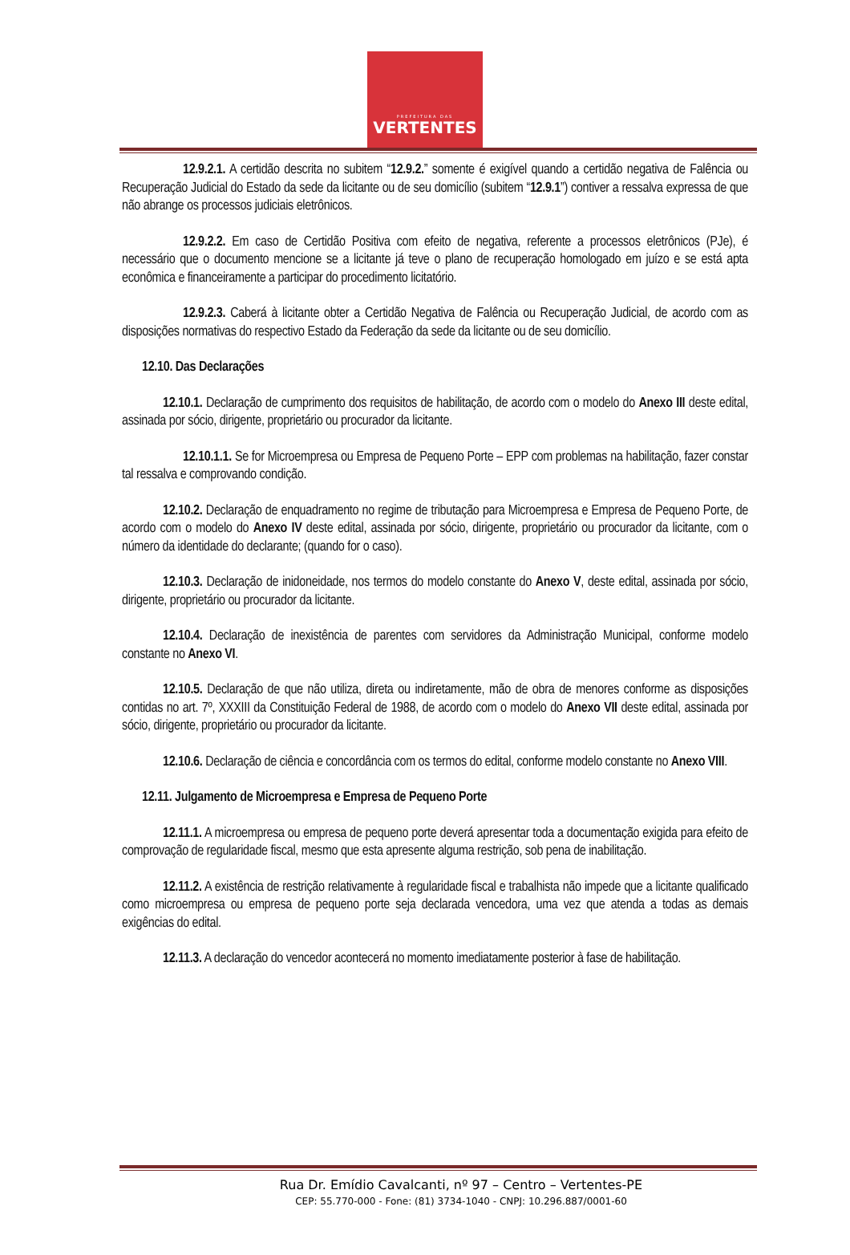PREFEITURA DAS
VERTENTES
12.9.2.1. A certidão descrita no subitem “12.9.2.” somente é exigível quando a certidão negativa de Falência ou Recuperação Judicial do Estado da sede da licitante ou de seu domicílio (subitem “12.9.1”) contiver a ressalva expressa de que não abrange os processos judiciais eletrônicos.
12.9.2.2. Em caso de Certidão Positiva com efeito de negativa, referente a processos eletrônicos (PJe), é necessário que o documento mencione se a licitante já teve o plano de recuperação homologado em juízo e se está apta econômica e financeiramente a participar do procedimento licitatório.
12.9.2.3. Caberá à licitante obter a Certidão Negativa de Falência ou Recuperação Judicial, de acordo com as disposições normativas do respectivo Estado da Federação da sede da licitante ou de seu domicílio.
12.10. Das Declarações
12.10.1. Declaração de cumprimento dos requisitos de habilitação, de acordo com o modelo do Anexo III deste edital, assinada por sócio, dirigente, proprietário ou procurador da licitante.
12.10.1.1. Se for Microempresa ou Empresa de Pequeno Porte – EPP com problemas na habilitação, fazer constar tal ressalva e comprovando condição.
12.10.2. Declaração de enquadramento no regime de tributação para Microempresa e Empresa de Pequeno Porte, de acordo com o modelo do Anexo IV deste edital, assinada por sócio, dirigente, proprietário ou procurador da licitante, com o número da identidade do declarante; (quando for o caso).
12.10.3. Declaração de inidoneidade, nos termos do modelo constante do Anexo V, deste edital, assinada por sócio, dirigente, proprietário ou procurador da licitante.
12.10.4. Declaração de inexistência de parentes com servidores da Administração Municipal, conforme modelo constante no Anexo VI.
12.10.5. Declaração de que não utiliza, direta ou indiretamente, mão de obra de menores conforme as disposições contidas no art. 7º, XXXIII da Constituição Federal de 1988, de acordo com o modelo do Anexo VII deste edital, assinada por sócio, dirigente, proprietário ou procurador da licitante.
12.10.6. Declaração de ciência e concordância com os termos do edital, conforme modelo constante no Anexo VIII.
12.11. Julgamento de Microempresa e Empresa de Pequeno Porte
12.11.1. A microempresa ou empresa de pequeno porte deverá apresentar toda a documentação exigida para efeito de comprovação de regularidade fiscal, mesmo que esta apresente alguma restrição, sob pena de inabilitação.
12.11.2. A existência de restrição relativamente à regularidade fiscal e trabalhista não impede que a licitante qualificado como microempresa ou empresa de pequeno porte seja declarada vencedora, uma vez que atenda a todas as demais exigências do edital.
12.11.3. A declaração do vencedor acontecerá no momento imediatamente posterior à fase de habilitação.
Rua Dr. Emídio Cavalcanti, nº 97 – Centro – Vertentes-PE
CEP: 55.770-000 - Fone: (81) 3734-1040 - CNPJ: 10.296.887/0001-60